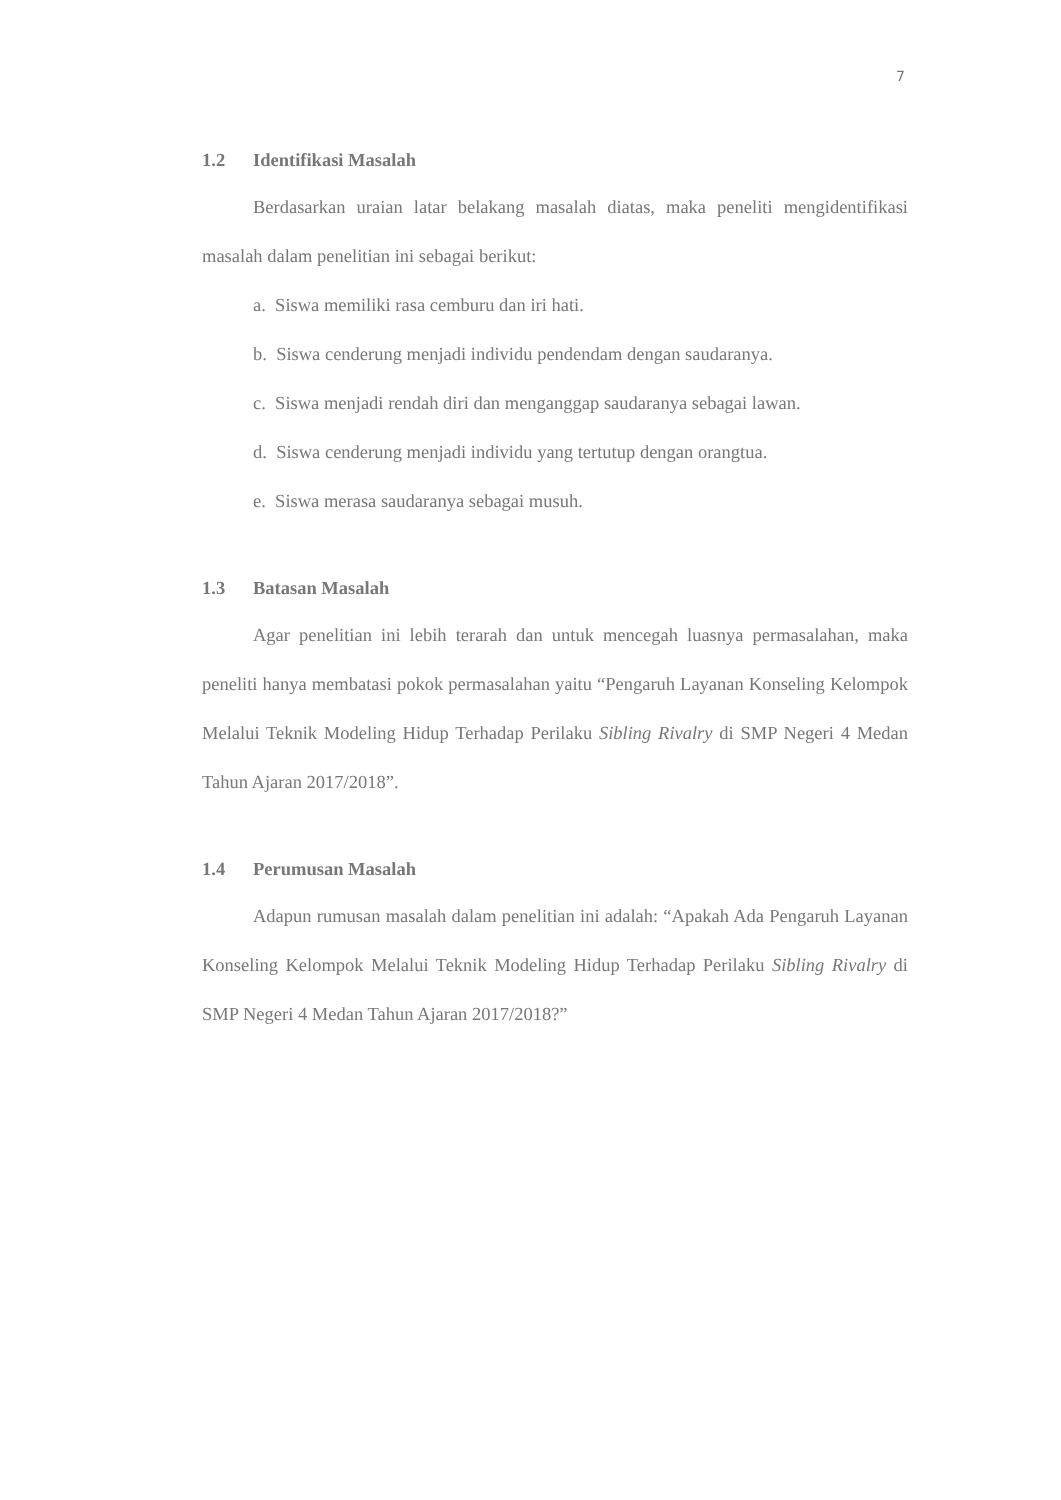7
1.2 Identifikasi Masalah
Berdasarkan uraian latar belakang masalah diatas, maka peneliti mengidentifikasi masalah dalam penelitian ini sebagai berikut:
a. Siswa memiliki rasa cemburu dan iri hati.
b. Siswa cenderung menjadi individu pendendam dengan saudaranya.
c. Siswa menjadi rendah diri dan menganggap saudaranya sebagai lawan.
d. Siswa cenderung menjadi individu yang tertutup dengan orangtua.
e. Siswa merasa saudaranya sebagai musuh.
1.3 Batasan Masalah
Agar penelitian ini lebih terarah dan untuk mencegah luasnya permasalahan, maka peneliti hanya membatasi pokok permasalahan yaitu “Pengaruh Layanan Konseling Kelompok Melalui Teknik Modeling Hidup Terhadap Perilaku Sibling Rivalry di SMP Negeri 4 Medan Tahun Ajaran 2017/2018”.
1.4 Perumusan Masalah
Adapun rumusan masalah dalam penelitian ini adalah: “Apakah Ada Pengaruh Layanan Konseling Kelompok Melalui Teknik Modeling Hidup Terhadap Perilaku Sibling Rivalry di SMP Negeri 4 Medan Tahun Ajaran 2017/2018?”